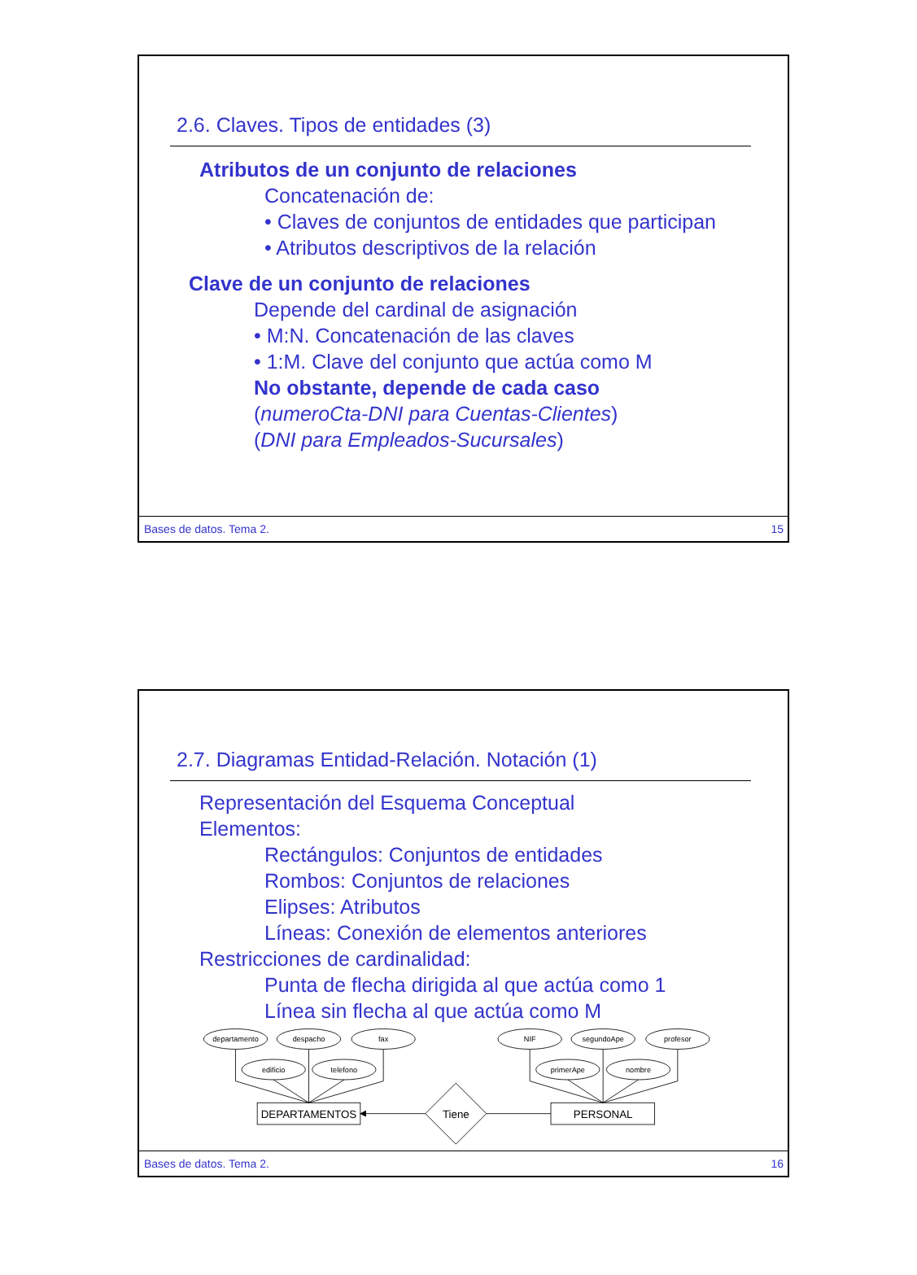2.6. Claves. Tipos de entidades (3)
Atributos de un conjunto de relaciones
Concatenación de:
• Claves de conjuntos de entidades que participan
• Atributos descriptivos de la relación
Clave de un conjunto de relaciones
Depende del cardinal de asignación
• M:N. Concatenación de las claves
• 1:M. Clave del conjunto que actúa como M
No obstante, depende de cada caso
(numeroCta-DNI para Cuentas-Clientes)
(DNI para Empleados-Sucursales)
Bases de datos. Tema 2. 15
2.7. Diagramas Entidad-Relación. Notación (1)
Representación del Esquema Conceptual
Elementos:
Rectángulos: Conjuntos de entidades
Rombos: Conjuntos de relaciones
Elipses: Atributos
Líneas: Conexión de elementos anteriores
Restricciones de cardinalidad:
Punta de flecha dirigida al que actúa como 1
Línea sin flecha al que actúa como M
departamento
despacho
fax
edificio
telefono
NIF
segundoApe
profesor
primerApe
nombre
DEPARTAMENTOS
PERSONAL
Tiene
Bases de datos. Tema 2. 16